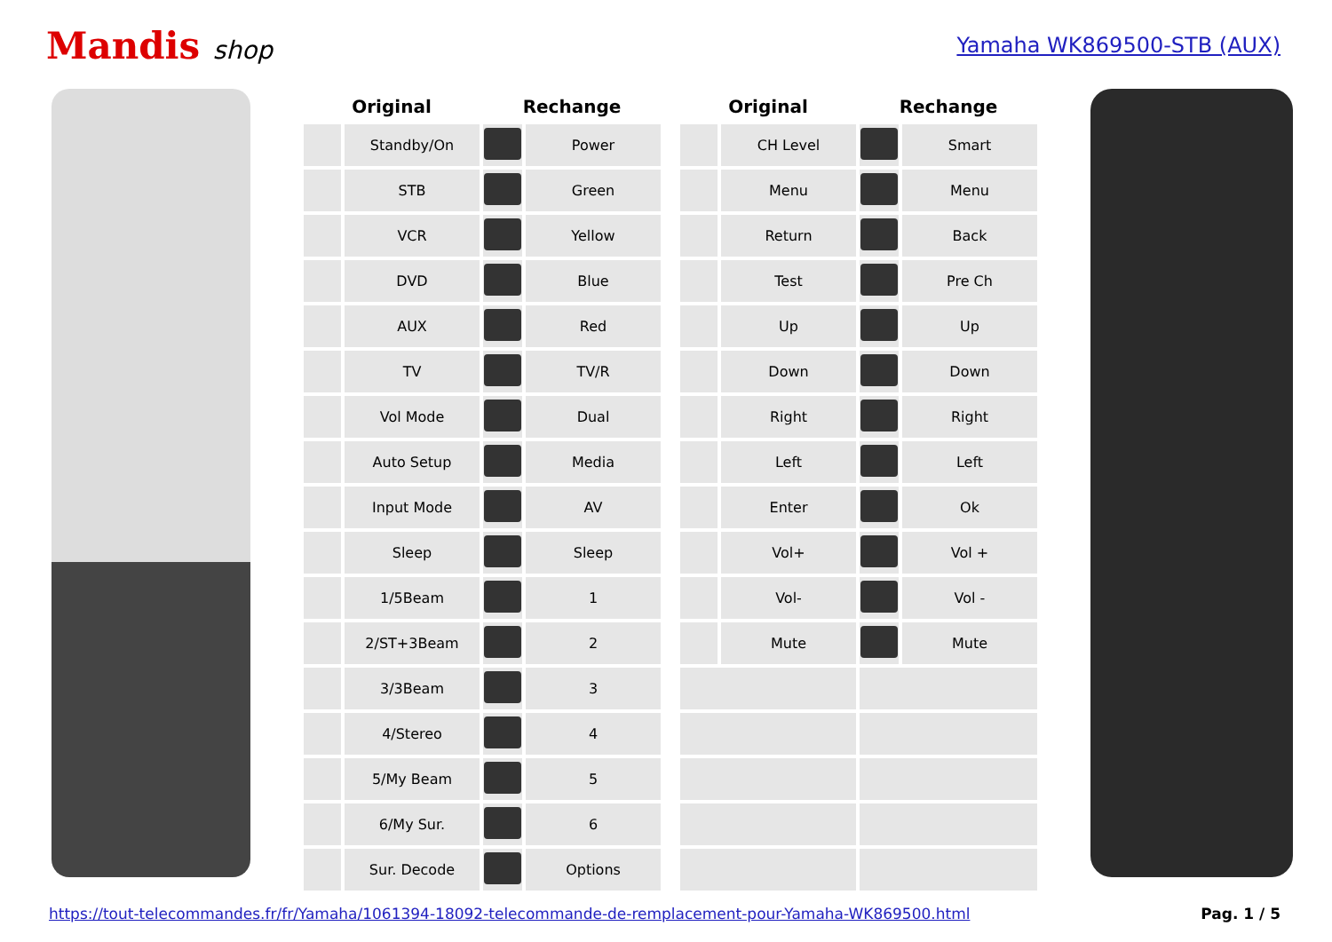Mandis shop
Yamaha WK869500-STB (AUX)
| Original | | Rechange | |
| --- | --- | --- | --- |
| | Standby/On | | Power |
| | STB | | Green |
| | VCR | | Yellow |
| | DVD | | Blue |
| | AUX | | Red |
| | TV | | TV/R |
| | Vol Mode | | Dual |
| | Auto Setup | | Media |
| | Input Mode | | AV |
| | Sleep | | Sleep |
| | 1/5Beam | | 1 |
| | 2/ST+3Beam | | 2 |
| | 3/3Beam | | 3 |
| | 4/Stereo | | 4 |
| | 5/My Beam | | 5 |
| | 6/My Sur. | | 6 |
| | Sur. Decode | | Options |
| Original | | Rechange | |
| --- | --- | --- | --- |
| | CH Level | | Smart |
| | Menu | | Menu |
| | Return | | Back |
| | Test | | Pre Ch |
| | Up | | Up |
| | Down | | Down |
| | Right | | Right |
| | Left | | Left |
| | Enter | | Ok |
| | Vol+ | | Vol + |
| | Vol- | | Vol - |
| | Mute | | Mute |
https://tout-telecommandes.fr/fr/Yamaha/1061394-18092-telecommande-de-remplacement-pour-Yamaha-WK869500.html Pag. 1 / 5